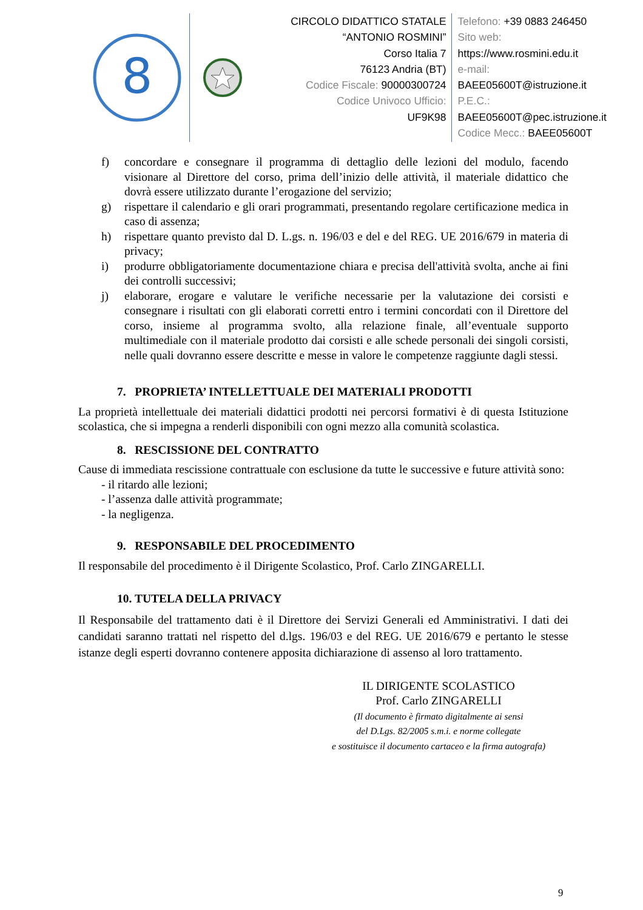8
CIRCOLO DIDATTICO STATALE
“ANTONIO ROSMINI”
Corso Italia 7
76123 Andria (BT)
Codice Fiscale: 90000300724
Codice Univoco Ufficio:
UF9K98
Telefono: +39 0883 246450
Sito web:
https://www.rosmini.edu.it
e-mail:
BAEE05600T@istruzione.it
P.E.C.:
BAEE05600T@pec.istruzione.it
Codice Mecc.: BAEE05600T
f) concordare e consegnare il programma di dettaglio delle lezioni del modulo, facendo visionare al Direttore del corso, prima dell’inizio delle attività, il materiale didattico che dovrà essere utilizzato durante l’erogazione del servizio;
g) rispettare il calendario e gli orari programmati, presentando regolare certificazione medica in caso di assenza;
h) rispettare quanto previsto dal D. L.gs. n. 196/03 e del e del REG. UE 2016/679 in materia di privacy;
i) produrre obbligatoriamente documentazione chiara e precisa dell'attività svolta, anche ai fini dei controlli successivi;
j) elaborare, erogare e valutare le verifiche necessarie per la valutazione dei corsisti e consegnare i risultati con gli elaborati corretti entro i termini concordati con il Direttore del corso, insieme al programma svolto, alla relazione finale, all’eventuale supporto multimediale con il materiale prodotto dai corsisti e alle schede personali dei singoli corsisti, nelle quali dovranno essere descritte e messe in valore le competenze raggiunte dagli stessi.
7. PROPRIETA’ INTELLETTUALE DEI MATERIALI PRODOTTI
La proprietà intellettuale dei materiali didattici prodotti nei percorsi formativi è di questa Istituzione scolastica, che si impegna a renderli disponibili con ogni mezzo alla comunità scolastica.
8. RESCISSIONE DEL CONTRATTO
Cause di immediata rescissione contrattuale con esclusione da tutte le successive e future attività sono:
- il ritardo alle lezioni;
- l’assenza dalle attività programmate;
- la negligenza.
9. RESPONSABILE DEL PROCEDIMENTO
Il responsabile del procedimento è il Dirigente Scolastico, Prof. Carlo ZINGARELLI.
10. TUTELA DELLA PRIVACY
Il Responsabile del trattamento dati è il Direttore dei Servizi Generali ed Amministrativi. I dati dei candidati saranno trattati nel rispetto del d.lgs. 196/03 e del REG. UE 2016/679 e pertanto le stesse istanze degli esperti dovranno contenere apposita dichiarazione di assenso al loro trattamento.
IL DIRIGENTE SCOLASTICO
Prof. Carlo ZINGARELLI
(Il documento è firmato digitalmente ai sensi
del D.Lgs. 82/2005 s.m.i. e norme collegate
e sostituisce il documento cartaceo e la firma autografa)
9